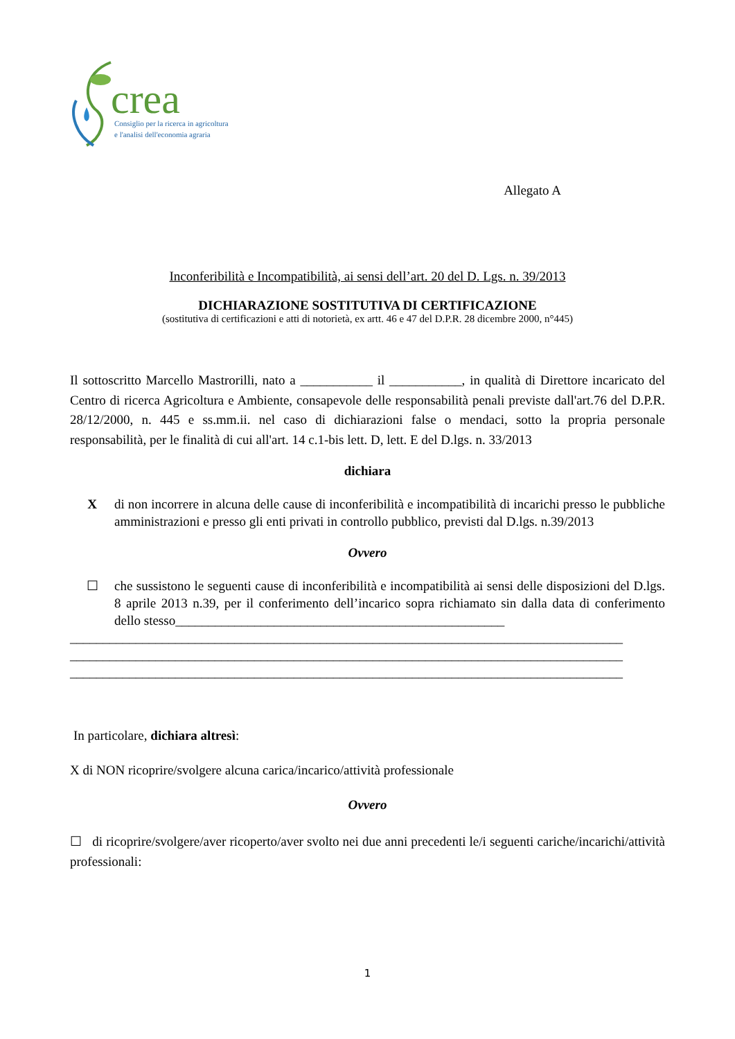crea
Consiglio per la ricerca in agricoltura
e l'analisi dell'economia agraria
Allegato A
Inconferibilità e Incompatibilità, ai sensi dell’art. 20 del D. Lgs. n. 39/2013
DICHIARAZIONE SOSTITUTIVA DI CERTIFICAZIONE
(sostitutiva di certificazioni e atti di notorietà, ex artt. 46 e 47 del D.P.R. 28 dicembre 2000, n°445)
Il sottoscritto Marcello Mastrorilli, nato a ___________ il ___________, in qualità di Direttore incaricato del Centro di ricerca Agricoltura e Ambiente, consapevole delle responsabilità penali previste dall'art.76 del D.P.R. 28/12/2000, n. 445 e ss.mm.ii. nel caso di dichiarazioni false o mendaci, sotto la propria personale responsabilità, per le finalità di cui all'art. 14 c.1-bis lett. D, lett. E del D.lgs. n. 33/2013
dichiara
X
di non incorrere in alcuna delle cause di inconferibilità e incompatibilità di incarichi presso le pubbliche amministrazioni e presso gli enti privati in controllo pubblico, previsti dal D.lgs. n.39/2013
Ovvero
☐
che sussistono le seguenti cause di inconferibilità e incompatibilità ai sensi delle disposizioni del D.lgs. 8 aprile 2013 n.39, per il conferimento dell’incarico sopra richiamato sin dalla data di conferimento dello stesso__________________________________________________
____________________________________________________________________________________
____________________________________________________________________________________
____________________________________________________________________________________
In particolare, dichiara altresì:
X di NON ricoprire/svolgere alcuna carica/incarico/attività professionale
Ovvero
☐ di ricoprire/svolgere/aver ricoperto/aver svolto nei due anni precedenti le/i seguenti cariche/incarichi/attività professionali:
1